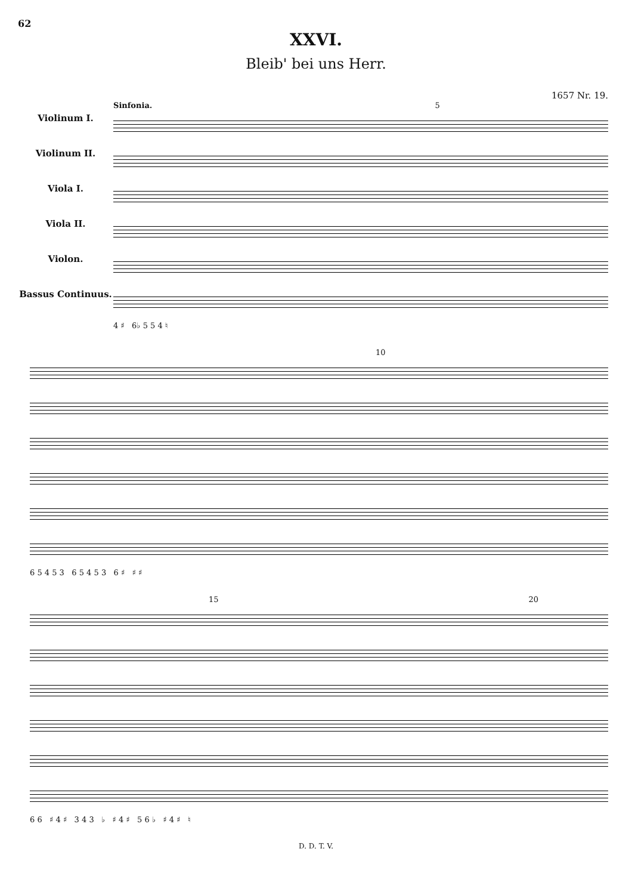62
XXVI.
Bleib' bei uns Herr.
1657 Nr. 19.
Violinum I.
Violinum II.
Viola I.
Viola II.
Violon.
Bassus Continuus.
Sinfonia. 5
4 ♯ 6♭ 5 5 4 ♮
10
6 5 4 5 3 6 5 4 5 3 6 ♯ ♯ ♯
15 20
6 6 ♯ 4 ♯ 3 4 3 ♭ ♯ 4 ♯ 5 6 ♭ ♯ 4 ♯ ♮
D. D. T. V.